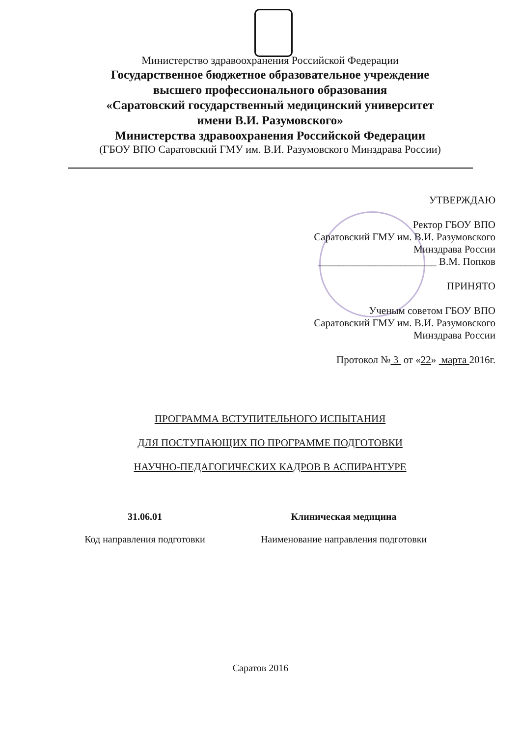Министерство здравоохранения Российской Федерации
Государственное бюджетное образовательное учреждение
высшего профессионального образования
«Саратовский государственный медицинский университет
имени В.И. Разумовского»
Министерства здравоохранения Российской Федерации
(ГБОУ ВПО Саратовский ГМУ им. В.И. Разумовского Минздрава России)
УТВЕРЖДАЮ
Ректор ГБОУ ВПО
Саратовский ГМУ им. В.И. Разумовского
Минздрава России
_______________________ В.М. Попков
ПРИНЯТО
Ученым советом ГБОУ ВПО
Саратовский ГМУ им. В.И. Разумовского
Минздрава России
Протокол № 3 от «22» марта 2016г.
ПРОГРАММА ВСТУПИТЕЛЬНОГО ИСПЫТАНИЯ
ДЛЯ ПОСТУПАЮЩИХ ПО ПРОГРАММЕ ПОДГОТОВКИ
НАУЧНО-ПЕДАГОГИЧЕСКИХ КАДРОВ В АСПИРАНТУРЕ
31.06.01
Код направления подготовки
Клиническая медицина
Наименование направления подготовки
Саратов 2016